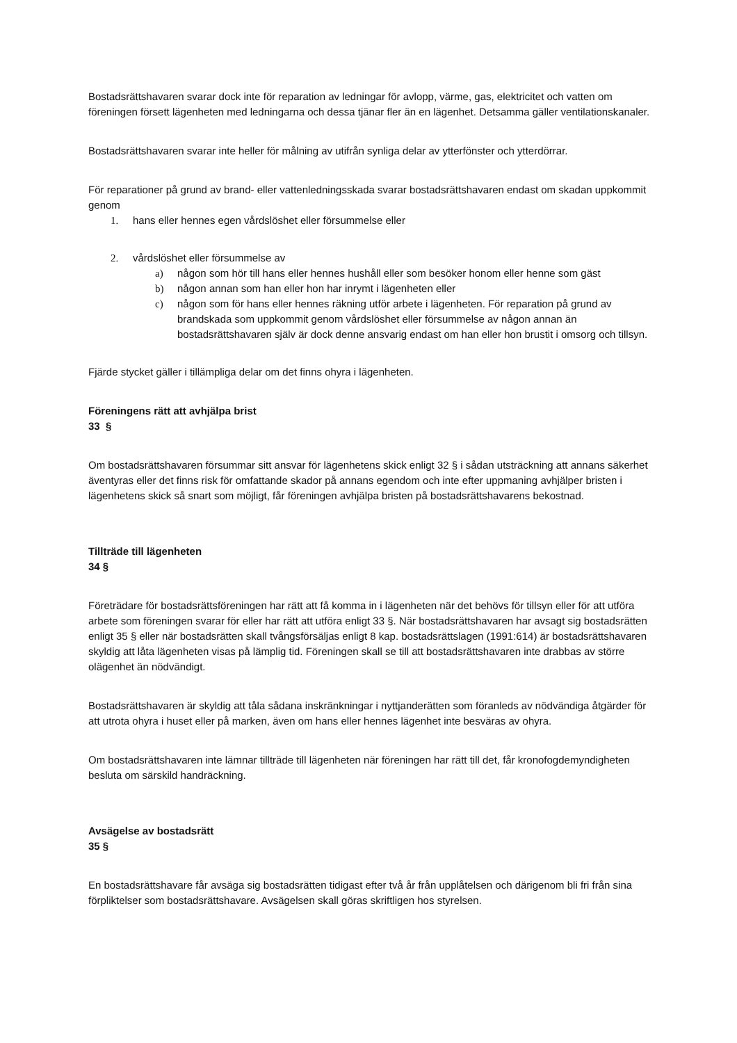Bostadsrättshavaren svarar dock inte för reparation av ledningar för avlopp, värme, gas, elektricitet och vatten om föreningen försett lägenheten med ledningarna och dessa tjänar fler än en lägenhet. Detsamma gäller ventilationskanaler.
Bostadsrättshavaren svarar inte heller för målning av utifrån synliga delar av ytterfönster och ytterdörrar.
För reparationer på grund av brand- eller vattenledningsskada svarar bostadsrättshavaren endast om skadan uppkommit genom
1. hans eller hennes egen vårdslöshet eller försummelse eller
2. vårdslöshet eller försummelse av
a) någon som hör till hans eller hennes hushåll eller som besöker honom eller henne som gäst
b) någon annan som han eller hon har inrymt i lägenheten eller
c) någon som för hans eller hennes räkning utför arbete i lägenheten. För reparation på grund av brandskada som uppkommit genom vårdslöshet eller försummelse av någon annan än bostadsrättshavaren själv är dock denne ansvarig endast om han eller hon brustit i omsorg och tillsyn.
Fjärde stycket gäller i tillämpliga delar om det finns ohyra i lägenheten.
Föreningens rätt att avhjälpa brist
33 §
Om bostadsrättshavaren försummar sitt ansvar för lägenhetens skick enligt 32 § i sådan utsträckning att annans säkerhet äventyras eller det finns risk för omfattande skador på annans egendom och inte efter uppmaning avhjälper bristen i lägenhetens skick så snart som möjligt, får föreningen avhjälpa bristen på bostadsrättshavarens bekostnad.
Tillträde till lägenheten
34 §
Företrädare för bostadsrättsföreningen har rätt att få komma in i lägenheten när det behövs för tillsyn eller för att utföra arbete som föreningen svarar för eller har rätt att utföra enligt 33 §. När bostadsrättshavaren har avsagt sig bostadsrätten enligt 35 § eller när bostadsrätten skall tvångsförsäljas enligt 8 kap. bostadsrättslagen (1991:614) är bostadsrättshavaren skyldig att låta lägenheten visas på lämplig tid. Föreningen skall se till att bostadsrättshavaren inte drabbas av större olägenhet än nödvändigt.
Bostadsrättshavaren är skyldig att tåla sådana inskränkningar i nyttjanderätten som föranleds av nödvändiga åtgärder för att utrota ohyra i huset eller på marken, även om hans eller hennes lägenhet inte besväras av ohyra.
Om bostadsrättshavaren inte lämnar tillträde till lägenheten när föreningen har rätt till det, får kronofogdemyndigheten besluta om särskild handräckning.
Avsägelse av bostadsrätt
35 §
En bostadsrättshavare får avsäga sig bostadsrätten tidigast efter två år från upplåtelsen och därigenom bli fri från sina förpliktelser som bostadsrättshavare. Avsägelsen skall göras skriftligen hos styrelsen.